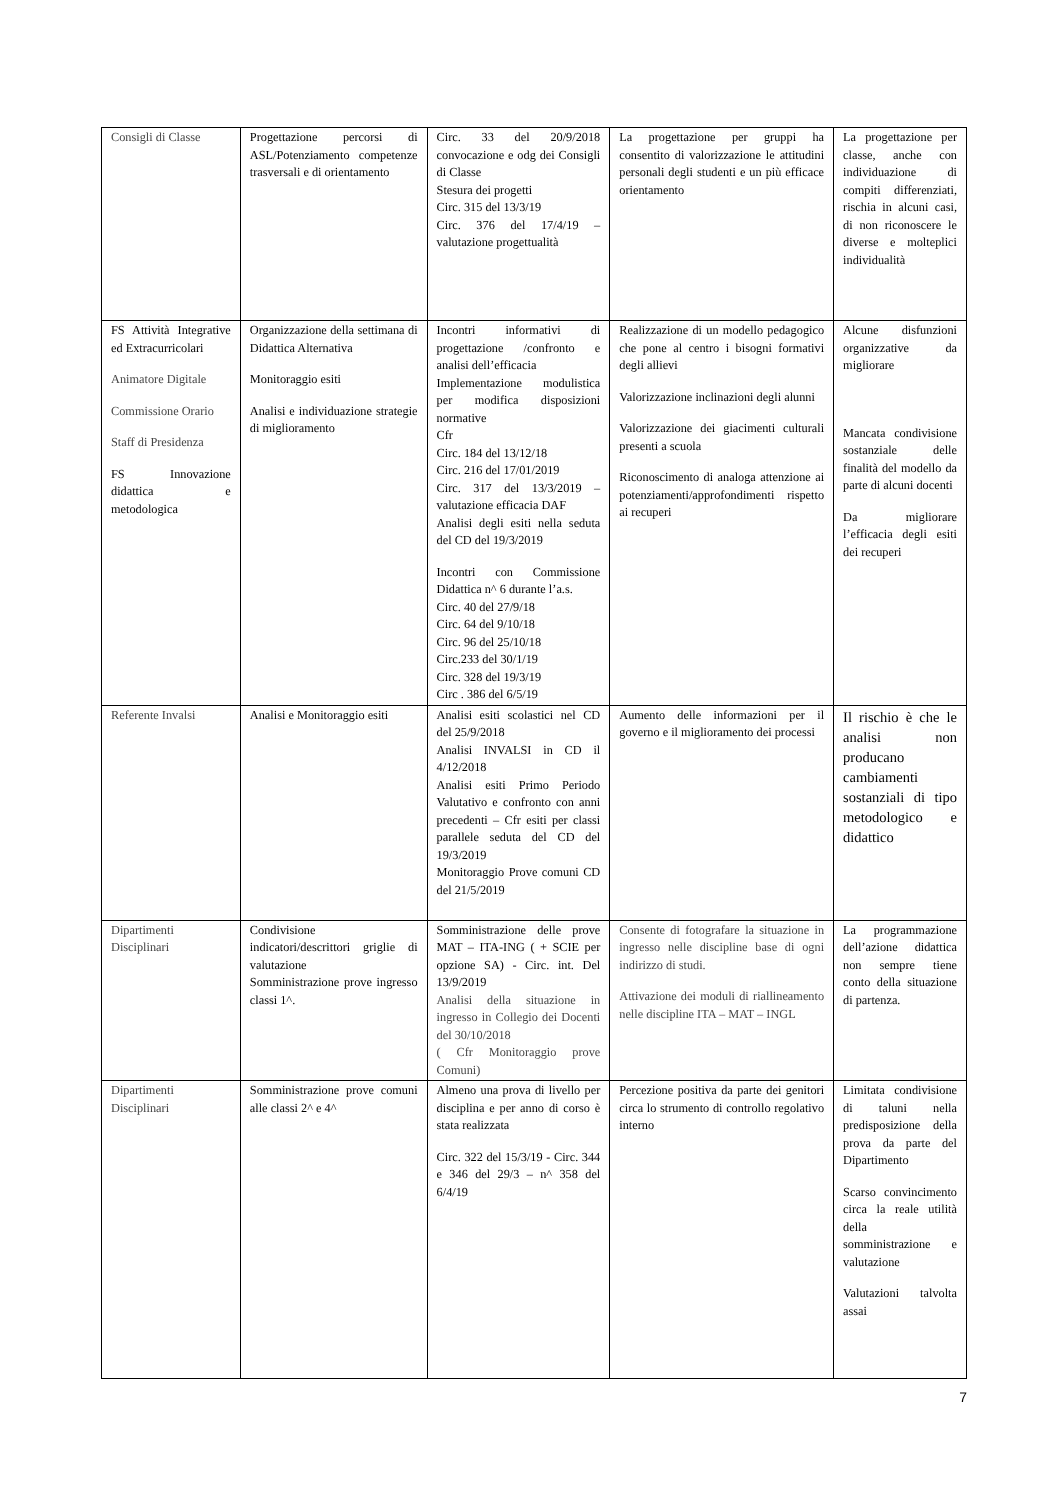| Consigli di Classe | Progettazione percorsi di ASL/Potenziamento competenze trasversali e di orientamento | Circ. 33 del 20/9/2018 convocazione e odg dei Consigli di Classe Stesura dei progetti Circ. 315 del 13/3/19 Circ. 376 del 17/4/19 – valutazione progettualità | La progettazione per gruppi ha consentito di valorizzazione le attitudini personali degli studenti e un più efficace orientamento | La progettazione per classe, anche con individuazione di compiti differenziati, rischia in alcuni casi, di non riconoscere le diverse e molteplici individualità |
| FS Attività Integrative ed Extracurricolari Animatore Digitale Commissione Orario Staff di Presidenza FS Innovazione didattica e metodologica | Organizzazione della settimana di Didattica Alternativa Monitoraggio esiti Analisi e individuazione strategie di miglioramento | Incontri informativi di progettazione /confronto e analisi dell’efficacia Implementazione modulistica per modifica disposizioni normative Cfr Circ. 184 del 13/12/18 Circ. 216 del 17/01/2019 Circ. 317 del 13/3/2019 – valutazione efficacia DAF Analisi degli esiti nella seduta del CD del 19/3/2019 Incontri con Commissione Didattica n^ 6 durante l’a.s. Circ. 40 del 27/9/18 Circ. 64 del 9/10/18 Circ. 96 del 25/10/18 Circ.233 del 30/1/19 Circ. 328 del 19/3/19 Circ . 386 del 6/5/19 | Realizzazione di un modello pedagogico che pone al centro i bisogni formativi degli allievi Valorizzazione inclinazioni degli alunni Valorizzazione dei giacimenti culturali presenti a scuola Riconoscimento di analoga attenzione ai potenziamenti/approfondimenti rispetto ai recuperi | Alcune disfunzioni organizzative da migliorare Mancata condivisione sostanziale delle finalità del modello da parte di alcuni docenti Da migliorare l’efficacia degli esiti dei recuperi |
| Referente Invalsi | Analisi e Monitoraggio esiti | Analisi esiti scolastici nel CD del 25/9/2018 Analisi INVALSI in CD il 4/12/2018 Analisi esiti Primo Periodo Valutativo e confronto con anni precedenti – Cfr esiti per classi parallele seduta del CD del 19/3/2019 Monitoraggio Prove comuni CD del 21/5/2019 | Aumento delle informazioni per il governo e il miglioramento dei processi | Il rischio è che le analisi non producano cambiamenti sostanziali di tipo metodologico e didattico |
| Dipartimenti Disciplinari | Condivisione indicatori/descrittori griglie di valutazione Somministrazione prove ingresso classi 1^. | Somministrazione delle prove MAT – ITA-ING ( + SCIE per opzione SA) - Circ. int. Del 13/9/2019 Analisi della situazione in ingresso in Collegio dei Docenti del 30/10/2018 ( Cfr Monitoraggio prove Comuni) | Consente di fotografare la situazione in ingresso nelle discipline base di ogni indirizzo di studi. Attivazione dei moduli di riallineamento nelle discipline ITA – MAT – INGL | La programmazione dell’azione didattica non sempre tiene conto della situazione di partenza. |
| Dipartimenti Disciplinari | Somministrazione prove comuni alle classi 2^ e 4^ | Almeno una prova di livello per disciplina e per anno di corso è stata realizzata Circ. 322 del 15/3/19 - Circ. 344 e 346 del 29/3 – n^ 358 del 6/4/19 | Percezione positiva da parte dei genitori circa lo strumento di controllo regolativo interno | Limitata condivisione di taluni nella predisposizione della prova da parte del Dipartimento Scarso convincimento circa la reale utilità della somministrazione e valutazione Valutazioni talvolta assai |
7